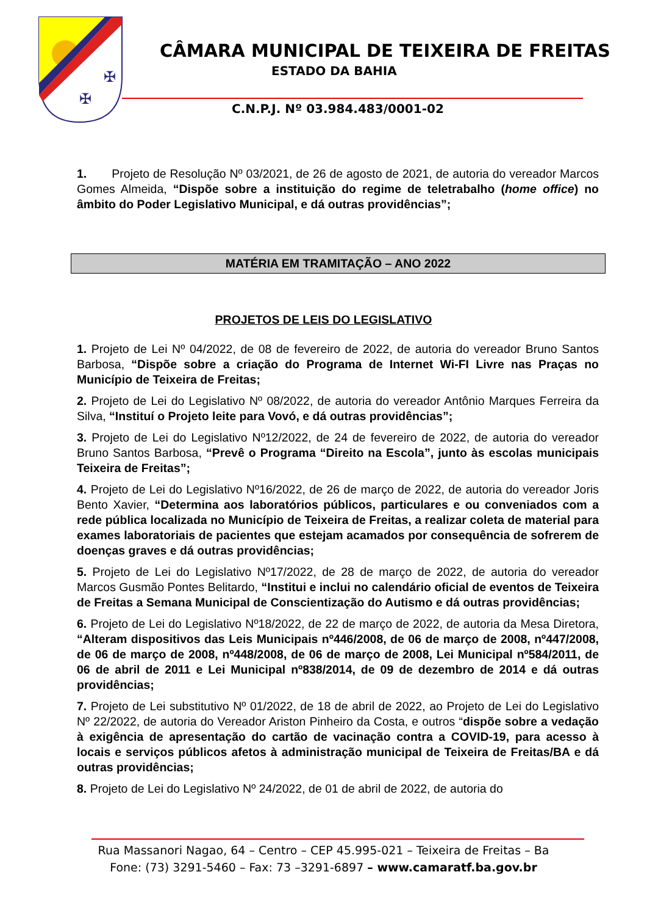✠
✠
CÂMARA MUNICIPAL DE TEIXEIRA DE FREITAS
ESTADO DA BAHIA
C.N.P.J. Nº 03.984.483/0001-02
1. Projeto de Resolução Nº 03/2021, de 26 de agosto de 2021, de autoria do vereador Marcos Gomes Almeida, “Dispõe sobre a instituição do regime de teletrabalho (home office) no âmbito do Poder Legislativo Municipal, e dá outras providências”;
MATÉRIA EM TRAMITAÇÃO – ANO 2022
PROJETOS DE LEIS DO LEGISLATIVO
1. Projeto de Lei Nº 04/2022, de 08 de fevereiro de 2022, de autoria do vereador Bruno Santos Barbosa, “Dispõe sobre a criação do Programa de Internet Wi-FI Livre nas Praças no Município de Teixeira de Freitas;
2. Projeto de Lei do Legislativo Nº 08/2022, de autoria do vereador Antônio Marques Ferreira da Silva, “Instituí o Projeto leite para Vovó, e dá outras providências”;
3. Projeto de Lei do Legislativo Nº12/2022, de 24 de fevereiro de 2022, de autoria do vereador Bruno Santos Barbosa, “Prevê o Programa “Direito na Escola”, junto às escolas municipais Teixeira de Freitas”;
4. Projeto de Lei do Legislativo Nº16/2022, de 26 de março de 2022, de autoria do vereador Joris Bento Xavier, “Determina aos laboratórios públicos, particulares e ou conveniados com a rede pública localizada no Município de Teixeira de Freitas, a realizar coleta de material para exames laboratoriais de pacientes que estejam acamados por consequência de sofrerem de doenças graves e dá outras providências;
5. Projeto de Lei do Legislativo Nº17/2022, de 28 de março de 2022, de autoria do vereador Marcos Gusmão Pontes Belitardo, “Institui e inclui no calendário oficial de eventos de Teixeira de Freitas a Semana Municipal de Conscientização do Autismo e dá outras providências;
6. Projeto de Lei do Legislativo Nº18/2022, de 22 de março de 2022, de autoria da Mesa Diretora, “Alteram dispositivos das Leis Municipais nº446/2008, de 06 de março de 2008, nº447/2008, de 06 de março de 2008, nº448/2008, de 06 de março de 2008, Lei Municipal nº584/2011, de 06 de abril de 2011 e Lei Municipal nº838/2014, de 09 de dezembro de 2014 e dá outras providências;
7. Projeto de Lei substitutivo Nº 01/2022, de 18 de abril de 2022, ao Projeto de Lei do Legislativo Nº 22/2022, de autoria do Vereador Ariston Pinheiro da Costa, e outros “dispõe sobre a vedação à exigência de apresentação do cartão de vacinação contra a COVID-19, para acesso à locais e serviços públicos afetos à administração municipal de Teixeira de Freitas/BA e dá outras providências;
8. Projeto de Lei do Legislativo Nº 24/2022, de 01 de abril de 2022, de autoria do
Rua Massanori Nagao, 64 – Centro – CEP 45.995-021 – Teixeira de Freitas – Ba
Fone: (73) 3291-5460 – Fax: 73 –3291-6897 – www.camaratf.ba.gov.br